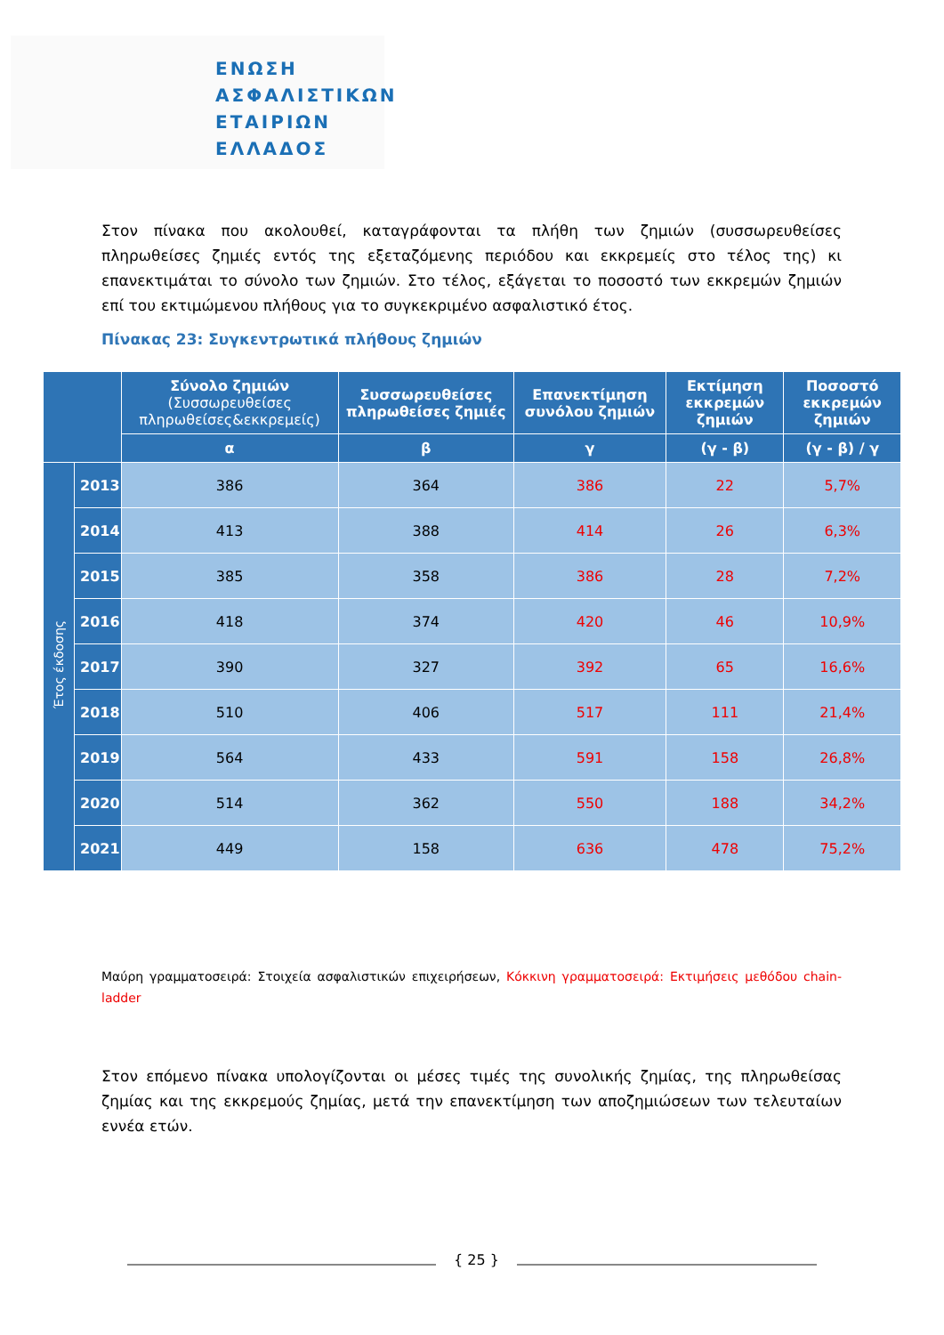ΕΝΩΣΗ
ΑΣΦΑΛΙΣΤΙΚΩΝ
ΕΤΑΙΡΙΩΝ
ΕΛΛΑΔΟΣ
Στον πίνακα που ακολουθεί, καταγράφονται τα πλήθη των ζημιών (συσσωρευθείσες πληρωθείσες ζημιές εντός της εξεταζόμενης περιόδου και εκκρεμείς στο τέλος της) κι επανεκτιμάται το σύνολο των ζημιών. Στο τέλος, εξάγεται το ποσοστό των εκκρεμών ζημιών επί του εκτιμώμενου πλήθους για το συγκεκριμένο ασφαλιστικό έτος.
Πίνακας 23: Συγκεντρωτικά πλήθους ζημιών
| | | Σύνολο ζημιών (Συσσωρευθείσες πληρωθείσες&εκκρεμείς) | Συσσωρευθείσες πληρωθείσες ζημιές | Επανεκτίμηση συνόλου ζημιών | Εκτίμηση εκκρεμών ζημιών | Ποσοστό εκκρεμών ζημιών |
| --- | --- | --- | --- | --- | --- | --- |
| | | α | β | γ | (γ - β) | (γ - β) / γ |
| Έτος έκδοσης | 2013 | 386 | 364 | 386 | 22 | 5,7% |
| | 2014 | 413 | 388 | 414 | 26 | 6,3% |
| | 2015 | 385 | 358 | 386 | 28 | 7,2% |
| | 2016 | 418 | 374 | 420 | 46 | 10,9% |
| | 2017 | 390 | 327 | 392 | 65 | 16,6% |
| | 2018 | 510 | 406 | 517 | 111 | 21,4% |
| | 2019 | 564 | 433 | 591 | 158 | 26,8% |
| | 2020 | 514 | 362 | 550 | 188 | 34,2% |
| | 2021 | 449 | 158 | 636 | 478 | 75,2% |
Μαύρη γραμματοσειρά: Στοιχεία ασφαλιστικών επιχειρήσεων, Κόκκινη γραμματοσειρά: Εκτιμήσεις μεθόδου chain-ladder
Στον επόμενο πίνακα υπολογίζονται οι μέσες τιμές της συνολικής ζημίας, της πληρωθείσας ζημίας και της εκκρεμούς ζημίας, μετά την επανεκτίμηση των αποζημιώσεων των τελευταίων εννέα ετών.
{ 25 }